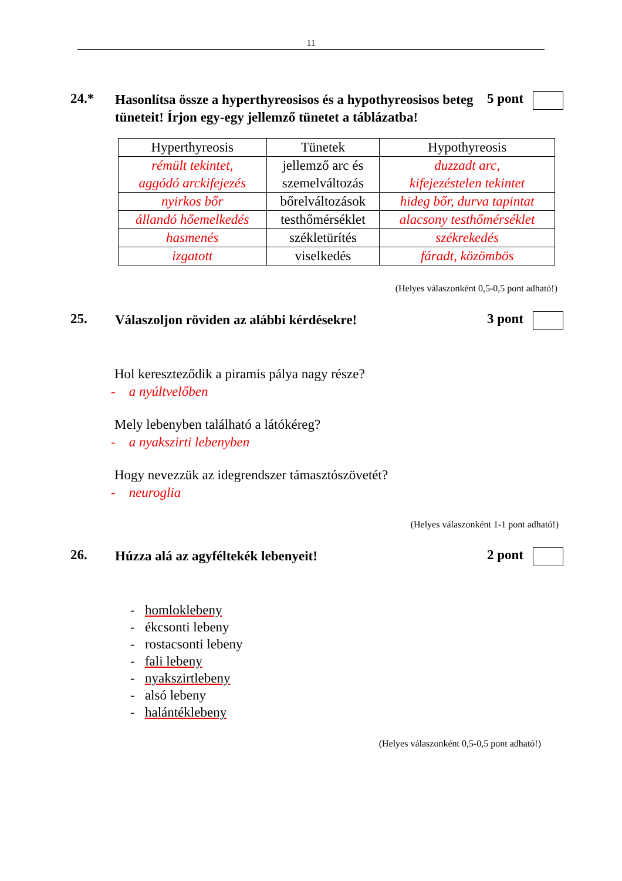11
24.*
Hasonlítsa össze a hyperthyreosisos és a hypothyreosisos beteg tüneteit! Írjon egy-egy jellemző tünetet a táblázatba!
5 pont
| Hyperthyreosis | Tünetek | Hypothyreosis |
| --- | --- | --- |
| rémült tekintet, aggódó arckifejezés | jellemző arc és szemelváltozás | duzzadt arc, kifejezéstelen tekintet |
| nyirkos bőr | bőrelváltozások | hideg bőr, durva tapintat |
| állandó hőemelkedés | testhőmérséklet | alacsony testhőmérséklet |
| hasmenés | székletürítés | székrekedés |
| izgatott | viselkedés | fáradt, közömbös |
(Helyes válaszonként 0,5-0,5 pont adható!)
25.
Válaszoljon röviden az alábbi kérdésekre!
3 pont
Hol kereszteződik a piramis pálya nagy része?
- a nyúltvelőben
Mely lebenyben található a látókéreg?
- a nyakszirti lebenyben
Hogy nevezzük az idegrendszer támasztószövetét?
- neuroglia
(Helyes válaszonként 1-1 pont adható!)
26.
Húzza alá az agyféltekék lebenyeit!
2 pont
- homloklebeny
- ékcsonti lebeny
- rostacsonti lebeny
- fali lebeny
- nyakszirtlebeny
- alsó lebeny
- halántéklebeny
(Helyes válaszonként 0,5-0,5 pont adható!)